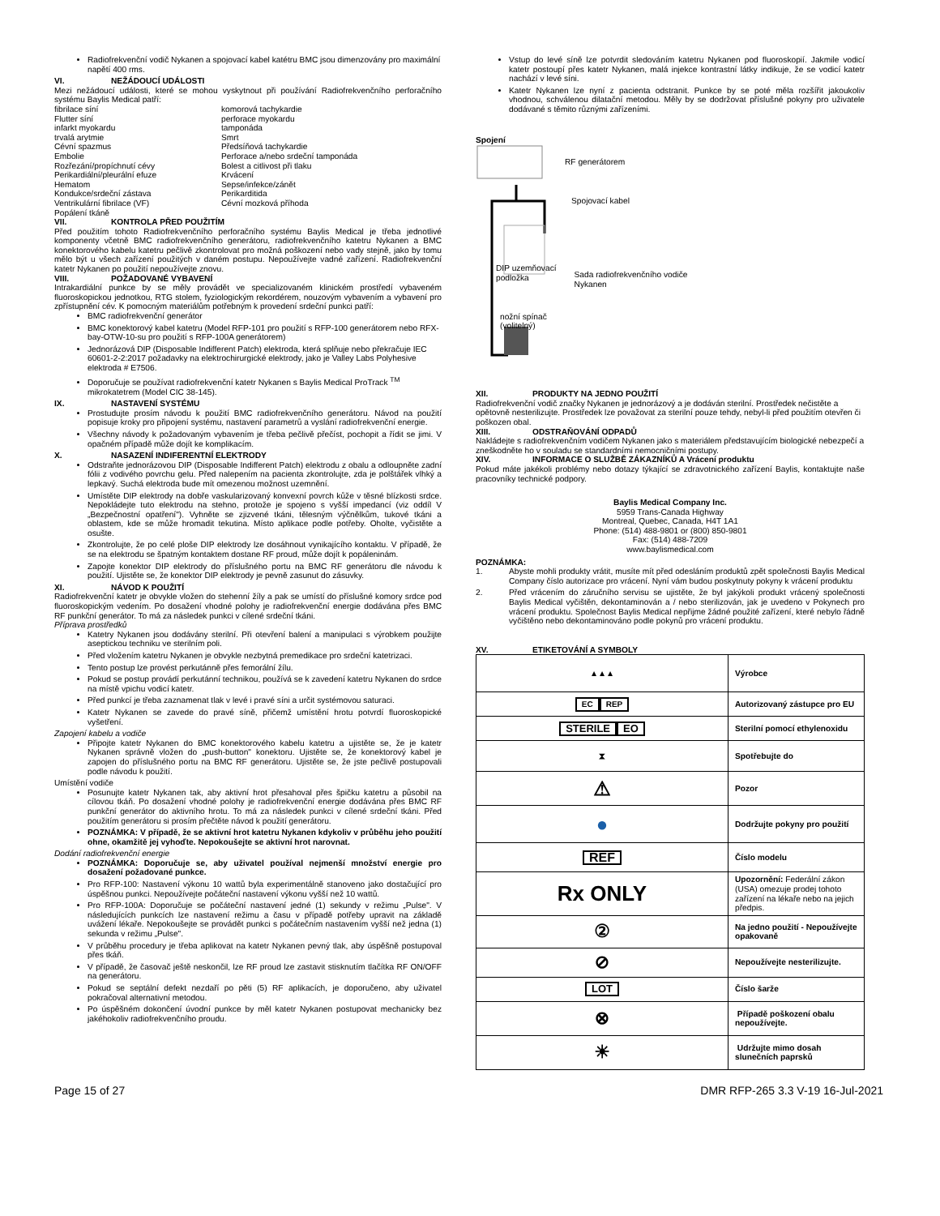Radiofrekvenční vodič Nykanen a spojovací kabel katétru BMC jsou dimenzovány pro maximální napětí 400 rms.
VI. NEŽÁDOUCÍ UDÁLOSTI
Mezi nežádoucí události, které se mohou vyskytnout při používání Radiofrekvenčního perforačního systému Baylis Medical patří:
fibrilace síní komorová tachykardie Flutter síní perforace myokardu infarkt myokardu tamponáda trvalá arytmie Smrt Cévní spazmus Předsíňová tachykardie Embolie Perforace a/nebo srdeční tamponáda Rozřezání/propíchnutí cévy Bolest a citlivost při tlaku Perikardiální/pleurální efuze Krvácení Hematom Sepse/infekce/zánět Kondukce/srdeční zástava Perikarditida Ventrikulární fibrilace (VF) Cévní mozková příhoda Popálení tkáně
VII. KONTROLA PŘED POUŽITÍM
Před použitím tohoto Radiofrekvenčního perforačního systému Baylis Medical je třeba jednotlivé komponenty včetně BMC radiofrekvenčního generátoru, radiofrekvenčního katetru Nykanen a BMC konektorového kabelu katetru pečlivě zkontrolovat pro možná poškození nebo vady stejně, jako by tomu mělo být u všech zařízení použitých v daném postupu. Nepoužívejte vadné zařízení. Radiofrekvenční katetr Nykanen po použití nepoužívejte znovu.
VIII. POŽADOVANÉ VYBAVENÍ
Intrakardiální punkce by se měly provádět ve specializovaném klinickém prostředí vybaveném fluoroskopickou jednotkou, RTG stolem, fyziologickým rekordérem, nouzovým vybavením a vybavení pro zpřístupnění cév. K pomocným materiálům potřebným k provedení srdeční punkci patří:
BMC radiofrekvenční generátor
BMC konektorový kabel katetru (Model RFP-101 pro použití s RFP-100 generátorem nebo RFX-bay-OTW-10-su pro použití s RFP-100A generátorem)
Jednorázová DIP (Disposable Indifferent Patch) elektroda, která splňuje nebo překračuje IEC 60601-2-2:2017 požadavky na elektrochirurgické elektrody, jako je Valley Labs Polyhesive elektroda # E7506.
Doporučuje se používat radiofrekvenční katetr Nykanen s Baylis Medical ProTrack <sup>TM</sup> mikrokatetrem (Model CIC 38-145).
IX. NASTAVENÍ SYSTÉMU
Prostudujte prosím návodu k použití BMC radiofrekvenčního generátoru. Návod na použití popisuje kroky pro připojení systému, nastavení parametrů a vyslání radiofrekvenční energie.
Všechny návody k požadovaným vybavením je třeba pečlivě přečíst, pochopit a řídit se jimi. V opačném případě může dojít ke komplikacím.
X. NASAZENÍ INDIFERENTNÍ ELEKTRODY
Odstraňte jednorázovou DIP (Disposable Indifferent Patch) elektrodu z obalu a odloupněte zadní fólii z vodivého povrchu gelu. Před nalepením na pacienta zkontrolujte, zda je polštářek vlhký a lepkavý. Suchá elektroda bude mít omezenou možnost uzemnění.
Umístěte DIP elektrody na dobře vaskularizovaný konvexní povrch kůže v těsné blízkosti srdce. Nepokládejte tuto elektrodu na stehno, protože je spojeno s vyšší impedancí (viz oddíl V „Bezpečnostní opatření"). Vyhněte se zjizvené tkáni, tělesným výčnělkům, tukové tkáni a oblastem, kde se může hromadit tekutina. Místo aplikace podle potřeby. Oholte, vyčistěte a osušte.
Zkontrolujte, že po celé ploše DIP elektrody lze dosáhnout vynikajícího kontaktu. V případě, že se na elektrodu se špatným kontaktem dostane RF proud, může dojít k popáleninám.
Zapojte konektor DIP elektrody do příslušného portu na BMC RF generátoru dle návodu k použití. Ujistěte se, že konektor DIP elektrody je pevně zasunut do zásuvky.
XI. NÁVOD K POUŽITÍ
Radiofrekvenční katetr je obvykle vložen do stehenní žíly a pak se umístí do příslušné komory srdce pod fluoroskopickým vedením. Po dosažení vhodné polohy je radiofrekvenční energie dodávána přes BMC RF punkční generátor. To má za následek punkci v cílené srdeční tkáni.
Příprava prostředků
Katetry Nykanen jsou dodávány sterilní. Při otevření balení a manipulaci s výrobkem použijte aseptickou techniku ve sterilním poli.
Před vložením katetru Nykanen je obvykle nezbytná premedikace pro srdeční katetrizaci.
Tento postup lze provést perkutánně přes femorální žílu.
Pokud se postup provádí perkutánní technikou, používá se k zavedení katetru Nykanen do srdce na místě vpichu vodicí katetr.
Před punkcí je třeba zaznamenat tlak v levé i pravé síni a určit systémovou saturaci.
Katetr Nykanen se zavede do pravé síně, přičemž umístění hrotu potvrdí fluoroskopické vyšetření.
Zapojení kabelu a vodiče
Připojte katetr Nykanen do BMC konektorového kabelu katetru a ujistěte se, že je katetr Nykanen správně vložen do „push-button" konektoru. Ujistěte se, že konektorový kabel je zapojen do příslušného portu na BMC RF generátoru. Ujistěte se, že jste pečlivě postupovali podle návodu k použití.
Umístění vodiče
Posunujte katetr Nykanen tak, aby aktivní hrot přesahoval přes špičku katetru a působil na cílovou tkáň. Po dosažení vhodné polohy je radiofrekvenční energie dodávána přes BMC RF punkční generátor do aktivního hrotu. To má za následek punkci v cílené srdeční tkáni. Před použitím generátoru si prosím přečtěte návod k použití generátoru.
POZNÁMKA: V případě, že se aktivní hrot katetru Nykanen kdykoliv v průběhu jeho použití ohne, okamžitě jej vyhoďte. Nepokoušejte se aktivní hrot narovnat.
Dodání radiofrekvenční energie
POZNÁMKA: Doporučuje se, aby uživatel používal nejmenší množství energie pro dosažení požadované punkce.
Pro RFP-100: Nastavení výkonu 10 wattů byla experimentálně stanoveno jako dostačující pro úspěšnou punkci. Nepoužívejte počáteční nastavení výkonu vyšší než 10 wattů.
Pro RFP-100A: Doporučuje se počáteční nastavení jedné (1) sekundy v režimu „Pulse". V následujících punkcích lze nastavení režimu a času v případě potřeby upravit na základě uvážení lékaře. Nepokoušejte se provádět punkci s počátečním nastavením vyšší než jedna (1) sekunda v režimu „Pulse".
V průběhu procedury je třeba aplikovat na katetr Nykanen pevný tlak, aby úspěšně postupoval přes tkáň.
V případě, že časovač ještě neskončil, lze RF proud lze zastavit stisknutím tlačítka RF ON/OFF na generátoru.
Pokud se septální defekt nezdaří po pěti (5) RF aplikacích, je doporučeno, aby uživatel pokračoval alternativní metodou.
Po úspěšném dokončení úvodní punkce by měl katetr Nykanen postupovat mechanicky bez jakéhokoliv radiofrekvenčního proudu.
Vstup do levé síně lze potvrdit sledováním katetru Nykanen pod fluoroskopií. Jakmile vodicí katetr postoupí přes katetr Nykanen, malá injekce kontrastní látky indikuje, že se vodicí katetr nachází v levé síni.
Katetr Nykanen lze nyní z pacienta odstranit. Punkce by se poté měla rozšířit jakoukoliv vhodnou, schválenou dilatační metodou. Měly by se dodržovat příslušné pokyny pro uživatele dodávané s těmito různými zařízeními.
Spojení
RF generátorem
Spojovací kabel
DIP uzemňovací
podložka Sada radiofrekvenčního vodiče
Nykanen
nožní spínač
(volitelný)
XII. PRODUKTY NA JEDNO POUŽITÍ
Radiofrekvenční vodič značky Nykanen je jednorázový a je dodáván sterilní. Prostředek nečistěte a opětovně nesterilizujte. Prostředek lze považovat za sterilní pouze tehdy, nebyl-li před použitím otevřen či poškozen obal.
XIII. ODSTRAŇOVÁNÍ ODPADŮ
Nakládejte s radiofrekvenčním vodičem Nykanen jako s materiálem představujícím biologické nebezpečí a zneškodněte ho v souladu se standardními nemocničními postupy.
XIV. INFORMACE O SLUŽBĚ ZÁKAZNÍKŮ A Vrácení produktu
Pokud máte jakékoli problémy nebo dotazy týkající se zdravotnického zařízení Baylis, kontaktujte naše pracovníky technické podpory.
Baylis Medical Company Inc.
5959 Trans-Canada Highway
Montreal, Quebec, Canada, H4T 1A1
Phone: (514) 488-9801 or (800) 850-9801
Fax: (514) 488-7209
www.baylismedical.com
POZNÁMKA:
1. Abyste mohli produkty vrátit, musíte mít před odesláním produktů zpět společnosti Baylis Medical Company číslo autorizace pro vrácení. Nyní vám budou poskytnuty pokyny k vrácení produktu
2. Před vrácením do záručního servisu se ujistěte, že byl jakýkoli produkt vrácený společnosti Baylis Medical vyčištěn, dekontaminován a / nebo sterilizován, jak je uvedeno v Pokynech pro vrácení produktu. Společnost Baylis Medical nepřijme žádné použité zařízení, které nebylo řádně vyčištěno nebo dekontaminováno podle pokynů pro vrácení produktu.
XV. ETIKETOVÁNÍ A SYMBOLY
| ▲▲▲ | Výrobce |
| EC REP | Autorizovaný zástupce pro EU |
| STERILE EO | Sterilní pomocí ethylenoxidu |
| ⧗ | Spotřebujte do |
| ⚠ | Pozor |
| ● | Dodržujte pokyny pro použití |
| REF | Číslo modelu |
| Rx ONLY | Upozornění: Federální zákon (USA) omezuje prodej tohoto zařízení na lékaře nebo na jejich předpis. |
| ② | Na jedno použití - Nepoužívejte opakovaně |
| ⊘ | Nepoužívejte nesterilizujte. |
| LOT | Číslo šarže |
| ⊗ | Případě poškození obalu nepoužívejte. |
| ☀ | Udržujte mimo dosah slunečních paprsků |
Page 15 of 27 DMR RFP-265 3.3 V-19 16-Jul-2021